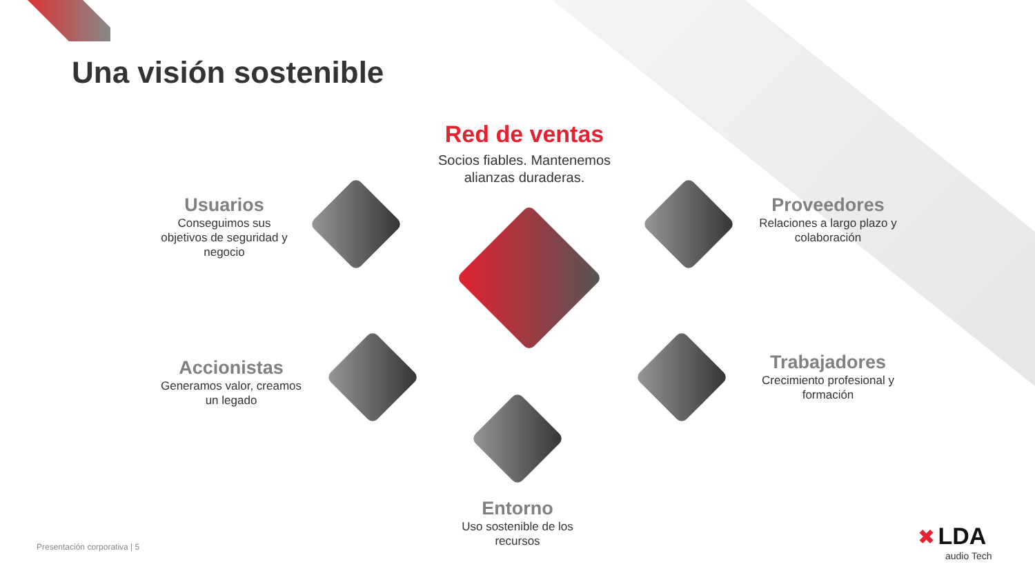Una visión sostenible
Red de ventas
Socios fiables. Mantenemos alianzas duraderas.
Usuarios
Conseguimos sus objetivos de seguridad y negocio
Proveedores
Relaciones a largo plazo y colaboración
Accionistas
Generamos valor, creamos un legado
Trabajadores
Crecimiento profesional y formación
Entorno
Uso sostenible de los recursos
Presentación corporativa | 5
✖ LDA
audio Tech